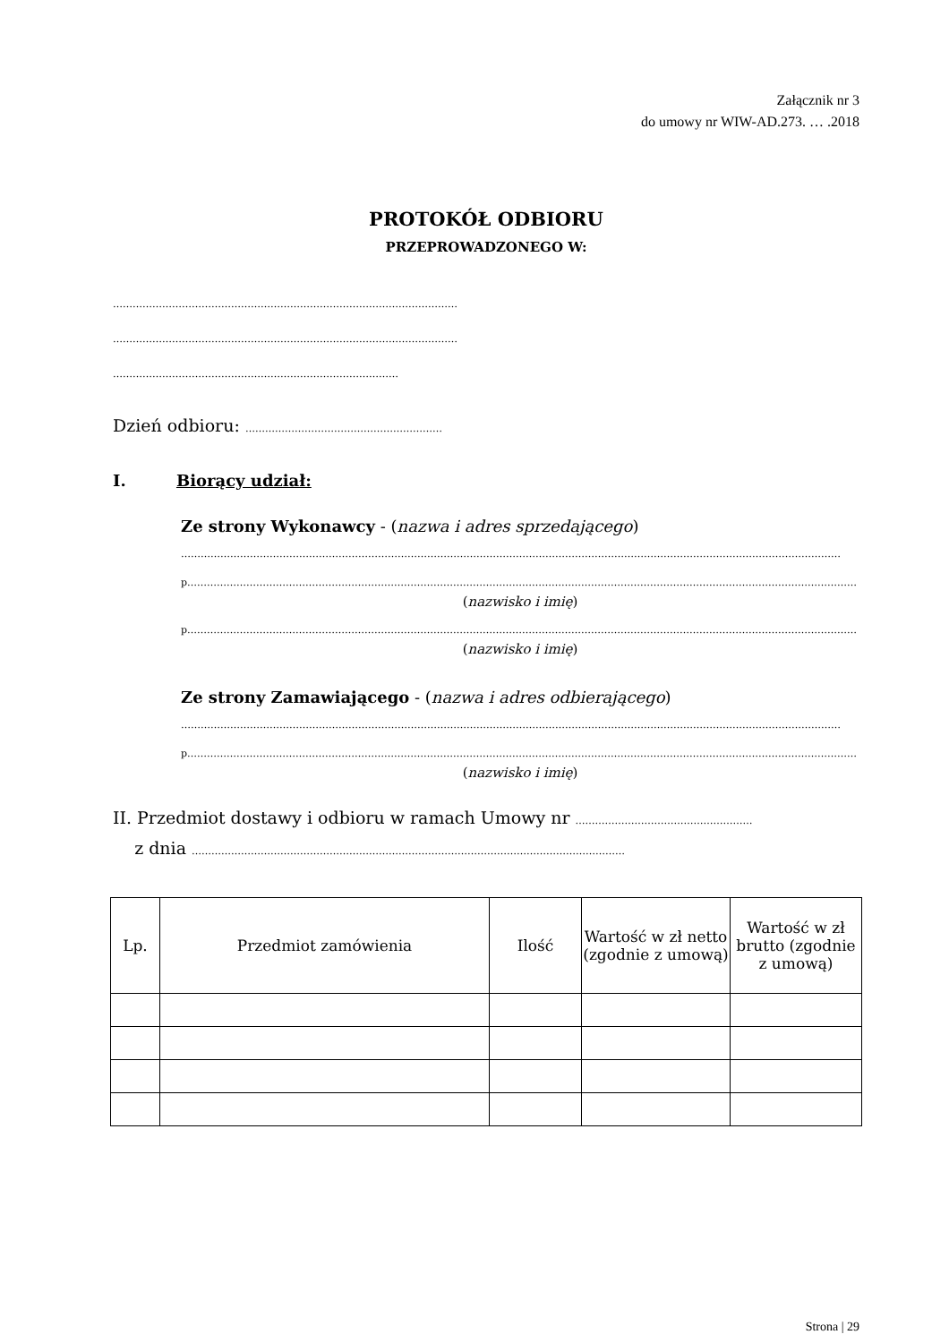Załącznik nr 3
do umowy nr WIW-AD.273. … .2018
PROTOKÓŁ ODBIORU
PRZEPROWADZONEGO W:
……………………………………………………………………………………………
……………………………………………………………………………………………
……………………………………………………………………………
Dzień odbioru: ……………………………………………………
I. Biorący udział:
Ze strony Wykonawcy - (nazwa i adres sprzedającego)
…………………………………………………………………………………………………………………………………………………………………………………
p……………………………………………………………………………………………………………………………………………………………………………………
(nazwisko i imię)
p……………………………………………………………………………………………………………………………………………………………………………………
(nazwisko i imię)
Ze strony Zamawiającego - (nazwa i adres odbierającego)
…………………………………………………………………………………………………………………………………………………………………………………
p……………………………………………………………………………………………………………………………………………………………………………………
(nazwisko i imię)
II. Przedmiot dostawy i odbioru w ramach Umowy nr ………………………………………………
z dnia ……………………………………………………………………………………………………………………
| Lp. | Przedmiot zamówienia | Ilość | Wartość w zł netto (zgodnie z umową) | Wartość w zł brutto (zgodnie z umową) |
| --- | --- | --- | --- | --- |
Strona | 29